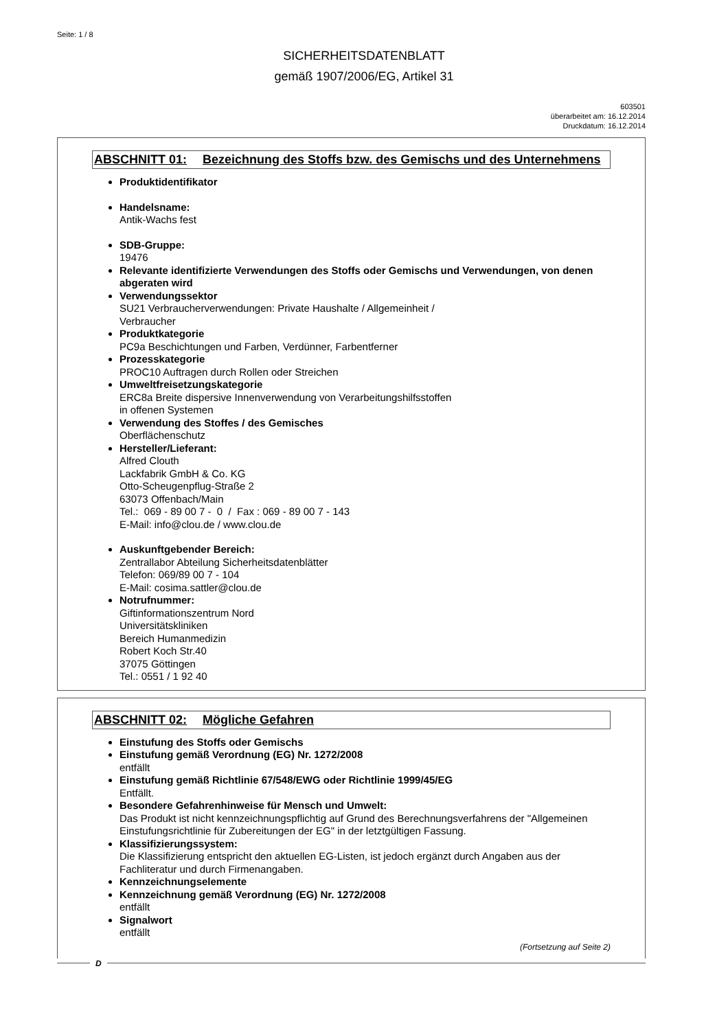Seite: 1 / 8
SICHERHEITSDATENBLATT
gemäß 1907/2006/EG, Artikel 31
603501
überarbeitet am: 16.12.2014
Druckdatum: 16.12.2014
ABSCHNITT 01: Bezeichnung des Stoffs bzw. des Gemischs und des Unternehmens
Produktidentifikator
Handelsname:
Antik-Wachs fest
SDB-Gruppe:
19476
Relevante identifizierte Verwendungen des Stoffs oder Gemischs und Verwendungen, von denen abgeraten wird
Verwendungssektor
SU21 Verbraucherverwendungen: Private Haushalte / Allgemeinheit /
Verbraucher
Produktkategorie
PC9a Beschichtungen und Farben, Verdünner, Farbentferner
Prozesskategorie
PROC10 Auftragen durch Rollen oder Streichen
Umweltfreisetzungskategorie
ERC8a Breite dispersive Innenverwendung von Verarbeitungshilfsstoffen
in offenen Systemen
Verwendung des Stoffes / des Gemisches
Oberflächenschutz
Hersteller/Lieferant:
Alfred Clouth
Lackfabrik GmbH & Co. KG
Otto-Scheugenpflug-Straße 2
63073 Offenbach/Main
Tel.: 069 - 89 00 7 - 0 / Fax : 069 - 89 00 7 - 143
E-Mail: info@clou.de / www.clou.de
Auskunftgebender Bereich:
Zentrallabor Abteilung Sicherheitsdatenblätter
Telefon: 069/89 00 7 - 104
E-Mail: cosima.sattler@clou.de
Notrufnummer:
Giftinformationszentrum Nord
Universitätskliniken
Bereich Humanmedizin
Robert Koch Str.40
37075 Göttingen
Tel.: 0551 / 1 92 40
ABSCHNITT 02: Mögliche Gefahren
Einstufung des Stoffs oder Gemischs
Einstufung gemäß Verordnung (EG) Nr. 1272/2008
entfällt
Einstufung gemäß Richtlinie 67/548/EWG oder Richtlinie 1999/45/EG
Entfällt.
Besondere Gefahrenhinweise für Mensch und Umwelt:
Das Produkt ist nicht kennzeichnungspflichtig auf Grund des Berechnungsverfahrens der "Allgemeinen Einstufungsrichtlinie für Zubereitungen der EG" in der letztgültigen Fassung.
Klassifizierungssystem:
Die Klassifizierung entspricht den aktuellen EG-Listen, ist jedoch ergänzt durch Angaben aus der Fachliteratur und durch Firmenangaben.
Kennzeichnungselemente
Kennzeichnung gemäß Verordnung (EG) Nr. 1272/2008
entfällt
Signalwort
entfällt
(Fortsetzung auf Seite 2)
D